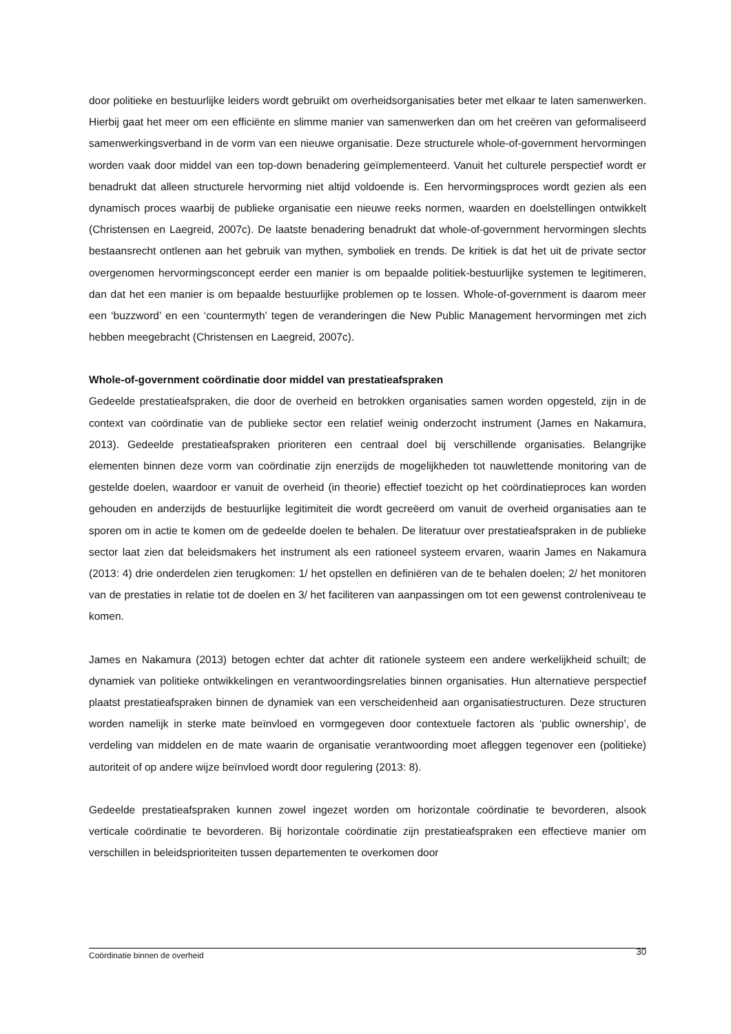door politieke en bestuurlijke leiders wordt gebruikt om overheidsorganisaties beter met elkaar te laten samenwerken. Hierbij gaat het meer om een efficiënte en slimme manier van samenwerken dan om het creëren van geformaliseerd samenwerkingsverband in de vorm van een nieuwe organisatie. Deze structurele whole-of-government hervormingen worden vaak door middel van een top-down benadering geïmplementeerd. Vanuit het culturele perspectief wordt er benadrukt dat alleen structurele hervorming niet altijd voldoende is. Een hervormingsproces wordt gezien als een dynamisch proces waarbij de publieke organisatie een nieuwe reeks normen, waarden en doelstellingen ontwikkelt (Christensen en Laegreid, 2007c). De laatste benadering benadrukt dat whole-of-government hervormingen slechts bestaansrecht ontlenen aan het gebruik van mythen, symboliek en trends. De kritiek is dat het uit de private sector overgenomen hervormingsconcept eerder een manier is om bepaalde politiek-bestuurlijke systemen te legitimeren, dan dat het een manier is om bepaalde bestuurlijke problemen op te lossen. Whole-of-government is daarom meer een ‘buzzword’ en een ‘countermyth’ tegen de veranderingen die New Public Management hervormingen met zich hebben meegebracht (Christensen en Laegreid, 2007c).
Whole-of-government coördinatie door middel van prestatieafspraken
Gedeelde prestatieafspraken, die door de overheid en betrokken organisaties samen worden opgesteld, zijn in de context van coördinatie van de publieke sector een relatief weinig onderzocht instrument (James en Nakamura, 2013). Gedeelde prestatieafspraken prioriteren een centraal doel bij verschillende organisaties. Belangrijke elementen binnen deze vorm van coördinatie zijn enerzijds de mogelijkheden tot nauwlettende monitoring van de gestelde doelen, waardoor er vanuit de overheid (in theorie) effectief toezicht op het coördinatieproces kan worden gehouden en anderzijds de bestuurlijke legitimiteit die wordt gecreëerd om vanuit de overheid organisaties aan te sporen om in actie te komen om de gedeelde doelen te behalen. De literatuur over prestatieafspraken in de publieke sector laat zien dat beleidsmakers het instrument als een rationeel systeem ervaren, waarin James en Nakamura (2013: 4) drie onderdelen zien terugkomen: 1/ het opstellen en definiëren van de te behalen doelen; 2/ het monitoren van de prestaties in relatie tot de doelen en 3/ het faciliteren van aanpassingen om tot een gewenst controleniveau te komen.
James en Nakamura (2013) betogen echter dat achter dit rationele systeem een andere werkelijkheid schuilt; de dynamiek van politieke ontwikkelingen en verantwoordingsrelaties binnen organisaties. Hun alternatieve perspectief plaatst prestatieafspraken binnen de dynamiek van een verscheidenheid aan organisatiestructuren. Deze structuren worden namelijk in sterke mate beïnvloed en vormgegeven door contextuele factoren als ‘public ownership’, de verdeling van middelen en de mate waarin de organisatie verantwoording moet afleggen tegenover een (politieke) autoriteit of op andere wijze beïnvloed wordt door regulering (2013: 8).
Gedeelde prestatieafspraken kunnen zowel ingezet worden om horizontale coördinatie te bevorderen, alsook verticale coördinatie te bevorderen. Bij horizontale coördinatie zijn prestatieafspraken een effectieve manier om verschillen in beleidsprioriteiten tussen departementen te overkomen door
Coördinatie binnen de overheid 30